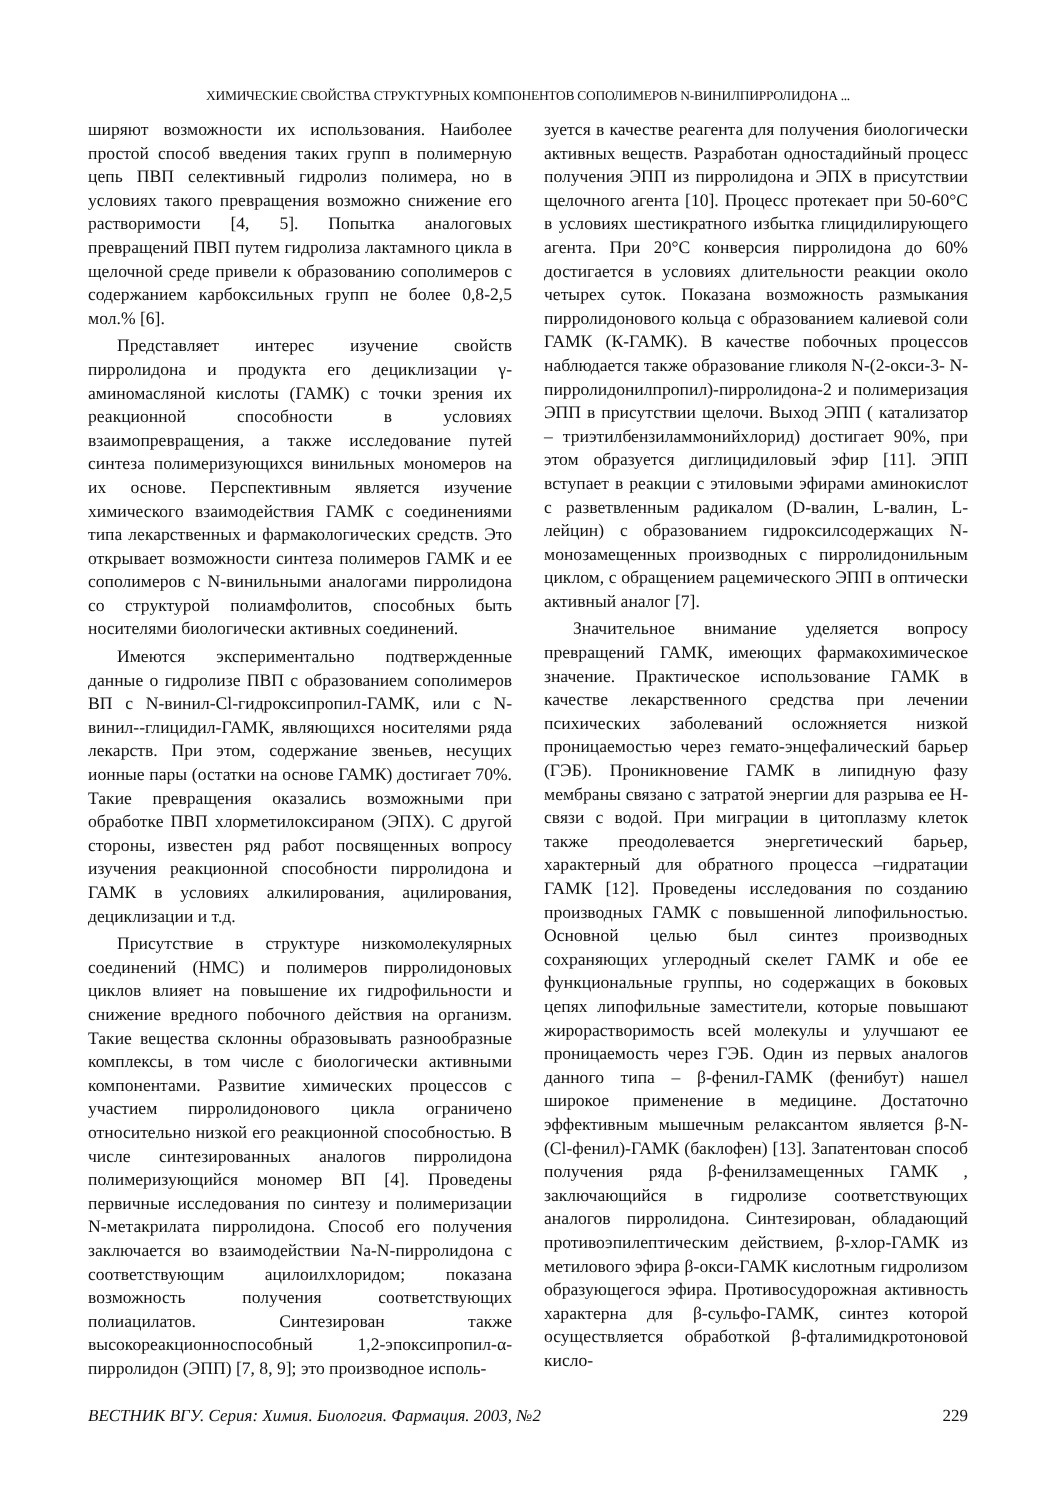ХИМИЧЕСКИЕ СВОЙСТВА СТРУКТУРНЫХ КОМПОНЕНТОВ СОПОЛИМЕРОВ N-ВИНИЛПИРРОЛИДОНА ...
ширяют возможности их использования. Наиболее простой способ введения таких групп в полимерную цепь ПВП селективный гидролиз полимера, но в условиях такого превращения возможно снижение его растворимости [4, 5]. Попытка аналоговых превращений ПВП путем гидролиза лактамного цикла в щелочной среде привели к образованию сополимеров с содержанием карбоксильных групп не более 0,8-2,5 мол.% [6].
Представляет интерес изучение свойств пирролидона и продукта его дециклизации γ-аминомасляной кислоты (ГАМК) с точки зрения их реакционной способности в условиях взаимопревращения, а также исследование путей синтеза полимеризующихся винильных мономеров на их основе. Перспективным является изучение химического взаимодействия ГАМК с соединениями типа лекарственных и фармакологических средств. Это открывает возможности синтеза полимеров ГАМК и ее сополимеров с N-винильными аналогами пирролидона со структурой полиамфолитов, способных быть носителями биологически активных соединений.
Имеются экспериментально подтвержденные данные о гидролизе ПВП с образованием сополимеров ВП с N-винил-Cl-гидроксипропил-ГАМК, или с N-винил--глицидил-ГАМК, являющихся носителями ряда лекарств. При этом, содержание звеньев, несущих ионные пары (остатки на основе ГАМК) достигает 70%. Такие превращения оказались возможными при обработке ПВП хлорметилоксираном (ЭПХ). С другой стороны, известен ряд работ посвященных вопросу изучения реакционной способности пирролидона и ГАМК в условиях алкилирования, ацилирования, дециклизации и т.д.
Присутствие в структуре низкомолекулярных соединений (НМС) и полимеров пирролидоновых циклов влияет на повышение их гидрофильности и снижение вредного побочного действия на организм. Такие вещества склонны образовывать разнообразные комплексы, в том числе с биологически активными компонентами. Развитие химических процессов с участием пирролидонового цикла ограничено относительно низкой его реакционной способностью. В числе синтезированных аналогов пирролидона полимеризующийся мономер ВП [4]. Проведены первичные исследования по синтезу и полимеризации N-метакрилата пирролидона. Способ его получения заключается во взаимодействии Na-N-пирролидона с соответствующим ацилоилхлоридом; показана возможность получения соответствующих полиацилатов. Синтезирован также высокореакционноспособный 1,2-эпоксипропил-α-пирролидон (ЭПП) [7, 8, 9]; это производное исполь-
зуется в качестве реагента для получения биологически активных веществ. Разработан одностадийный процесс получения ЭПП из пирролидона и ЭПХ в присутствии щелочного агента [10]. Процесс протекает при 50-60°С в условиях шестикратного избытка глицидилирующего агента. При 20°С конверсия пирролидона до 60% достигается в условиях длительности реакции около четырех суток. Показана возможность размыкания пирролидонового кольца с образованием калиевой соли ГАМК (К-ГАМК). В качестве побочных процессов наблюдается также образование гликоля N-(2-окси-3- N-пирролидонилпропил)-пирролидона-2 и полимеризация ЭПП в присутствии щелочи. Выход ЭПП ( катализатор – триэтилбензиламмонийхлорид) достигает 90%, при этом образуется диглицидиловый эфир [11]. ЭПП вступает в реакции с этиловыми эфирами аминокислот с разветвленным радикалом (D-валин, L-валин, L-лейцин) с образованием гидроксилсодержащих N-монозамещенных производных с пирролидонильным циклом, с обращением рацемического ЭПП в оптически активный аналог [7].
Значительное внимание уделяется вопросу превращений ГАМК, имеющих фармакохимическое значение. Практическое использование ГАМК в качестве лекарственного средства при лечении психических заболеваний осложняется низкой проницаемостью через гемато-энцефалический барьер (ГЭБ). Проникновение ГАМК в липидную фазу мембраны связано с затратой энергии для разрыва ее Н-связи с водой. При миграции в цитоплазму клеток также преодолевается энергетический барьер, характерный для обратного процесса –гидратации ГАМК [12]. Проведены исследования по созданию производных ГАМК с повышенной липофильностью. Основной целью был синтез производных сохраняющих углеродный скелет ГАМК и обе ее функциональные группы, но содержащих в боковых цепях липофильные заместители, которые повышают жирорастворимость всей молекулы и улучшают ее проницаемость через ГЭБ. Один из первых аналогов данного типа – β-фенил-ГАМК (фенибут) нашел широкое применение в медицине. Достаточно эффективным мышечным релаксантом является β-N-(Cl-фенил)-ГАМК (баклофен) [13]. Запатентован способ получения ряда β-фенилзамещенных ГАМК , заключающийся в гидролизе соответствующих аналогов пирролидона. Синтезирован, обладающий противоэпилептическим действием, β-хлор-ГАМК из метилового эфира β-окси-ГАМК кислотным гидролизом образующегося эфира. Противосудорожная активность характерна для β-сульфо-ГАМК, синтез которой осуществляется обработкой β-фталимидкротоновой кисло-
ВЕСТНИК ВГУ. Серия: Химия. Биология. Фармация. 2003, №2 229